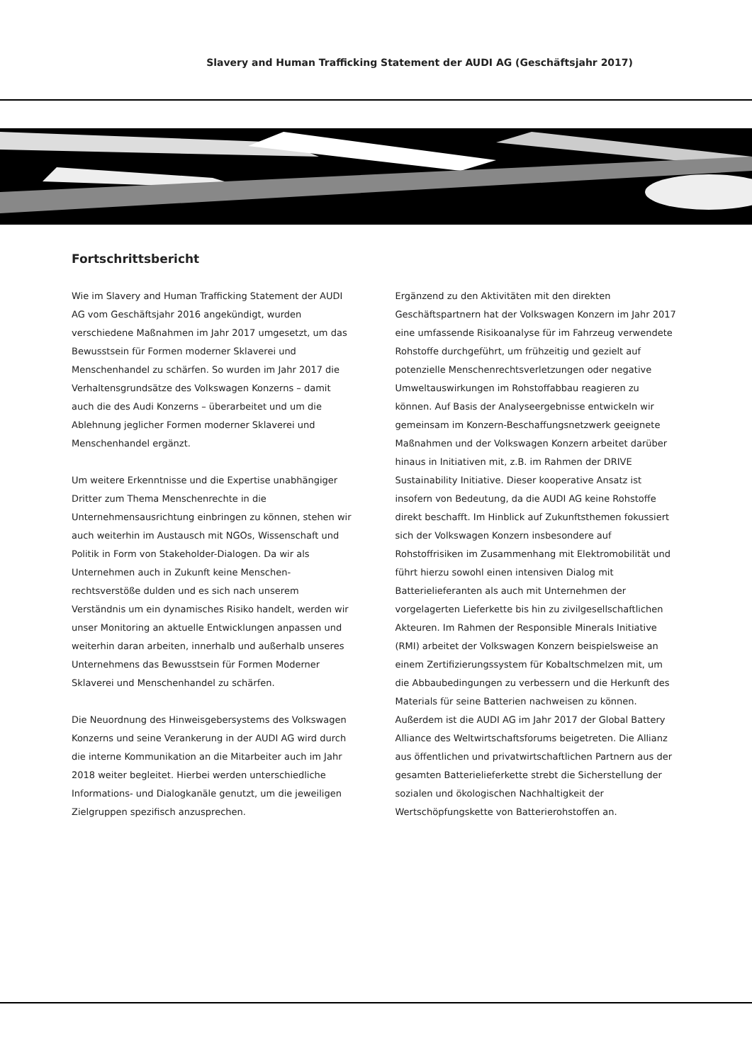Slavery and Human Trafficking Statement der AUDI AG (Geschäftsjahr 2017)
Fortschrittsbericht
Wie im Slavery and Human Trafficking Statement der AUDI AG vom Geschäftsjahr 2016 angekündigt, wurden verschiedene Maßnahmen im Jahr 2017 umgesetzt, um das Bewusstsein für Formen moderner Sklaverei und Menschenhandel zu schärfen. So wurden im Jahr 2017 die Verhaltensgrundsätze des Volkswagen Konzerns – damit auch die des Audi Konzerns – überarbeitet und um die Ablehnung jeglicher Formen moderner Sklaverei und Menschenhandel ergänzt.
Um weitere Erkenntnisse und die Expertise unabhängiger Dritter zum Thema Menschenrechte in die Unternehmensausrichtung einbringen zu können, stehen wir auch weiterhin im Austausch mit NGOs, Wissenschaft und Politik in Form von Stakeholder-Dialogen. Da wir als Unternehmen auch in Zukunft keine Menschen-rechtsverstöße dulden und es sich nach unserem Verständnis um ein dynamisches Risiko handelt, werden wir unser Monitoring an aktuelle Entwicklungen anpassen und weiterhin daran arbeiten, innerhalb und außerhalb unseres Unternehmens das Bewusstsein für Formen Moderner Sklaverei und Menschenhandel zu schärfen.
Die Neuordnung des Hinweisgebersystems des Volkswagen Konzerns und seine Verankerung in der AUDI AG wird durch die interne Kommunikation an die Mitarbeiter auch im Jahr 2018 weiter begleitet. Hierbei werden unterschiedliche Informations- und Dialogkanäle genutzt, um die jeweiligen Zielgruppen spezifisch anzusprechen.
Ergänzend zu den Aktivitäten mit den direkten Geschäftspartnern hat der Volkswagen Konzern im Jahr 2017 eine umfassende Risikoanalyse für im Fahrzeug verwendete Rohstoffe durchgeführt, um frühzeitig und gezielt auf potenzielle Menschenrechtsverletzungen oder negative Umweltauswirkungen im Rohstoffabbau reagieren zu können. Auf Basis der Analyseergebnisse entwickeln wir gemeinsam im Konzern-Beschaffungsnetzwerk geeignete Maßnahmen und der Volkswagen Konzern arbeitet darüber hinaus in Initiativen mit, z.B. im Rahmen der DRIVE Sustainability Initiative. Dieser kooperative Ansatz ist insofern von Bedeutung, da die AUDI AG keine Rohstoffe direkt beschafft. Im Hinblick auf Zukunftsthemen fokussiert sich der Volkswagen Konzern insbesondere auf Rohstoffrisiken im Zusammenhang mit Elektromobilität und führt hierzu sowohl einen intensiven Dialog mit Batterielieferanten als auch mit Unternehmen der vorgelagerten Lieferkette bis hin zu zivilgesellschaftlichen Akteuren. Im Rahmen der Responsible Minerals Initiative (RMI) arbeitet der Volkswagen Konzern beispielsweise an einem Zertifizierungssystem für Kobaltschmelzen mit, um die Abbaubedingungen zu verbessern und die Herkunft des Materials für seine Batterien nachweisen zu können. Außerdem ist die AUDI AG im Jahr 2017 der Global Battery Alliance des Weltwirtschaftsforums beigetreten. Die Allianz aus öffentlichen und privatwirtschaftlichen Partnern aus der gesamten Batterielieferkette strebt die Sicherstellung der sozialen und ökologischen Nachhaltigkeit der Wertschöpfungskette von Batterierohstoffen an.